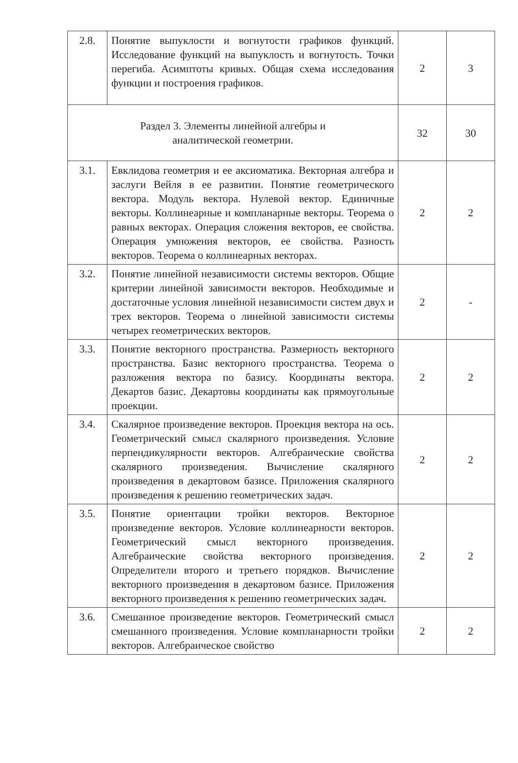| 2.8. | Понятие выпуклости и вогнутости графиков функций. Исследование функций на выпуклость и вогнутость. Точки перегиба. Асимптоты кривых. Общая схема исследования функции и построения графиков. | 2 | 3 |
| Раздел 3. Элементы линейной алгебры и аналитической геометрии. | | 32 | 30 |
| 3.1. | Евклидова геометрия и ее аксиоматика. Векторная алгебра и заслуги Вейля в ее развитии. Понятие геометрического вектора. Модуль вектора. Нулевой вектор. Единичные векторы. Коллинеарные и компланарные векторы. Теорема о равных векторах. Операция сложения векторов, ее свойства. Операция умножения векторов, ее свойства. Разность векторов. Теорема о коллинеарных векторах. | 2 | 2 |
| 3.2. | Понятие линейной независимости системы векторов. Общие критерии линейной зависимости векторов. Необходимые и достаточные условия линейной независимости систем двух и трех векторов. Теорема о линейной зависимости системы четырех геометрических векторов. | 2 | - |
| 3.3. | Понятие векторного пространства. Размерность векторного пространства. Базис векторного пространства. Теорема о разложения вектора по базису. Координаты вектора. Декартов базис. Декартовы координаты как прямоугольные проекции. | 2 | 2 |
| 3.4. | Скалярное произведение векторов. Проекция вектора на ось. Геометрический смысл скалярного произведения. Условие перпендикулярности векторов. Алгебраические свойства скалярного произведения. Вычисление скалярного произведения в декартовом базисе. Приложения скалярного произведения к решению геометрических задач. | 2 | 2 |
| 3.5. | Понятие ориентации тройки векторов. Векторное произведение векторов. Условие коллинеарности векторов. Геометрический смысл векторного произведения. Алгебраические свойства векторного произведения. Определители второго и третьего порядков. Вычисление векторного произведения в декартовом базисе. Приложения векторного произведения к решению геометрических задач. | 2 | 2 |
| 3.6. | Смешанное произведение векторов. Геометрический смысл смешанного произведения. Условие компланарности тройки векторов. Алгебраическое свойство | 2 | 2 |